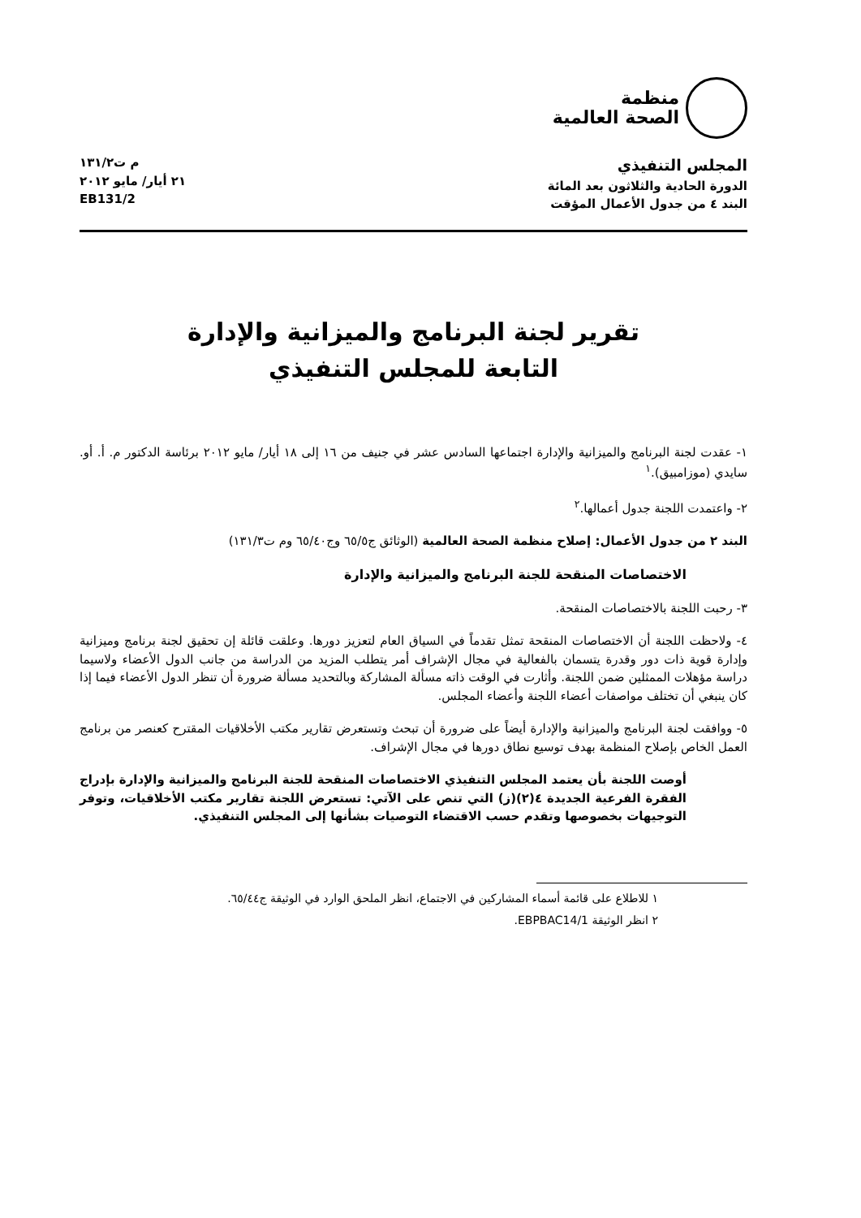منظمة
الصحة العالمية
المجلس التنفيذي
الدورة الحادية والثلاثون بعد المائة
البند ٤ من جدول الأعمال المؤقت
م ت١٣١/٢
٢١ أيار/ مايو ٢٠١٢
EB131/2
تقرير لجنة البرنامج والميزانية والإدارة
التابعة للمجلس التنفيذي
١- عقدت لجنة البرنامج والميزانية والإدارة اجتماعها السادس عشر في جنيف من ١٦ إلى ١٨ أيار/ مايو ٢٠١٢ برئاسة الدكتور م. أ. أو. سايدي (موزامبيق).<sup>١</sup>
٢- واعتمدت اللجنة جدول أعمالها.<sup>٢</sup>
البند ٢ من جدول الأعمال: إصلاح منظمة الصحة العالمية (الوثائق ج٦٥/٥ وج٦٥/٤٠ وم ت١٣١/٣)
الاختصاصات المنقحة للجنة البرنامج والميزانية والإدارة
٣- رحبت اللجنة بالاختصاصات المنقحة.
٤- ولاحظت اللجنة أن الاختصاصات المنقحة تمثل تقدماً في السياق العام لتعزيز دورها. وعلقت قائلة إن تحقيق لجنة برنامج وميزانية وإدارة قوية ذات دور وقدرة يتسمان بالفعالية في مجال الإشراف أمر يتطلب المزيد من الدراسة من جانب الدول الأعضاء ولاسيما دراسة مؤهلات الممثلين ضمن اللجنة. وأثارت في الوقت ذاته مسألة المشاركة وبالتحديد مسألة ضرورة أن تنظر الدول الأعضاء فيما إذا كان ينبغي أن تختلف مواصفات أعضاء اللجنة وأعضاء المجلس.
٥- ووافقت لجنة البرنامج والميزانية والإدارة أيضاً على ضرورة أن تبحث وتستعرض تقارير مكتب الأخلاقيات المقترح كعنصر من برنامج العمل الخاص بإصلاح المنظمة بهدف توسيع نطاق دورها في مجال الإشراف.
أوصت اللجنة بأن يعتمد المجلس التنفيذي الاختصاصات المنقحة للجنة البرنامج والميزانية والإدارة بإدراج الفقرة الفرعية الجديدة ٤(٢)(ز) التي تنص على الآتي: تستعرض اللجنة تقارير مكتب الأخلاقيات، وتوفر التوجيهات بخصوصها وتقدم حسب الاقتضاء التوصيات بشأنها إلى المجلس التنفيذي.
١ للاطلاع على قائمة أسماء المشاركين في الاجتماع، انظر الملحق الوارد في الوثيقة ج٦٥/٤٤.
٢ انظر الوثيقة EBPBAC14/1.